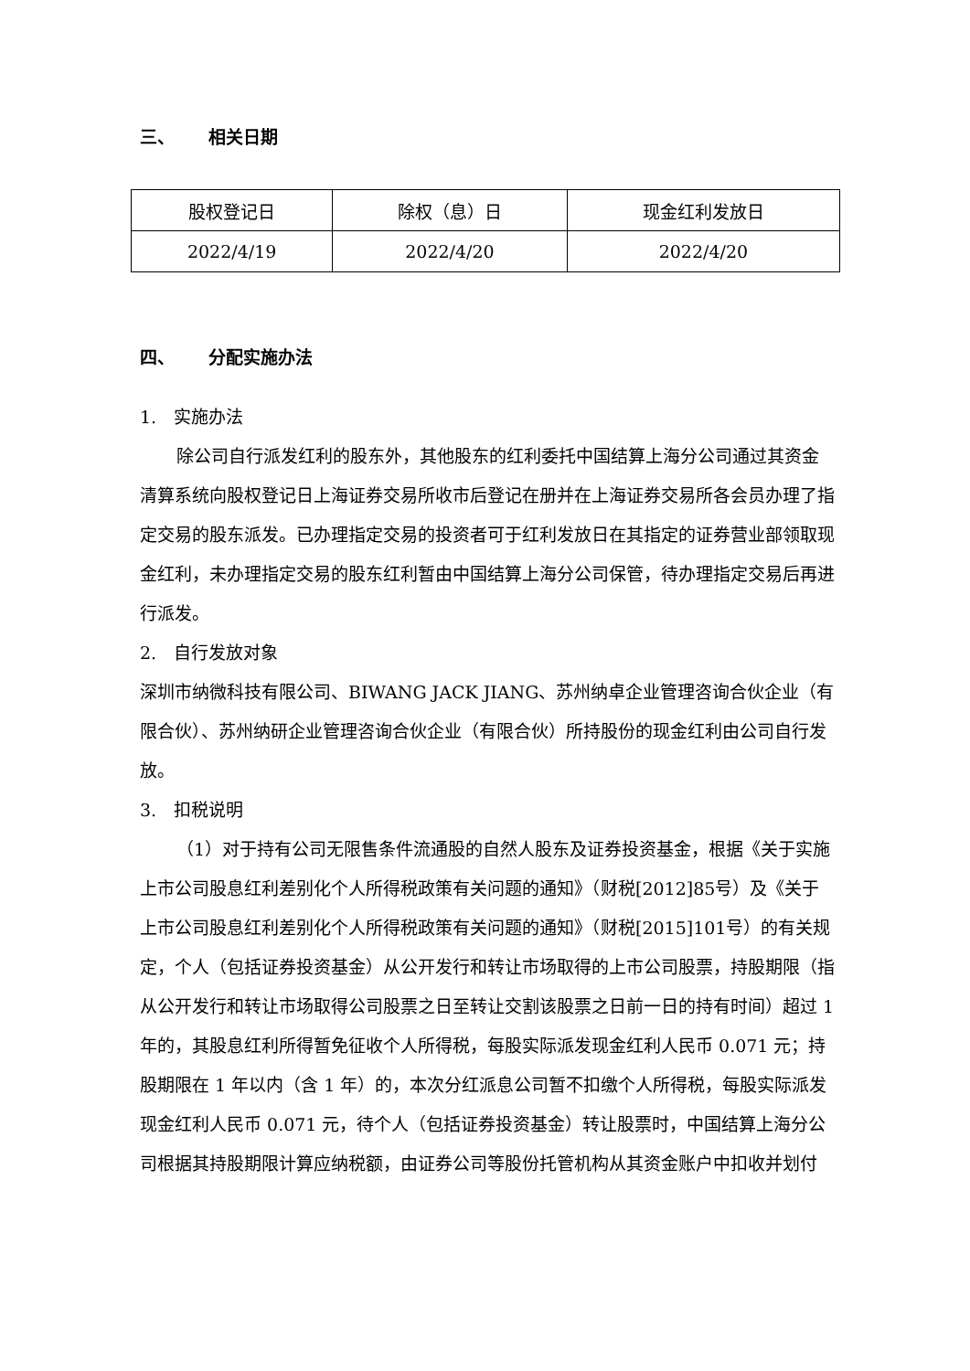三、 相关日期
| 股权登记日 | 除权（息）日 | 现金红利发放日 |
| 2022/4/19 | 2022/4/20 | 2022/4/20 |
四、 分配实施办法
1.　实施办法
除公司自行派发红利的股东外，其他股东的红利委托中国结算上海分公司通过其资金清算系统向股权登记日上海证券交易所收市后登记在册并在上海证券交易所各会员办理了指定交易的股东派发。已办理指定交易的投资者可于红利发放日在其指定的证券营业部领取现金红利，未办理指定交易的股东红利暂由中国结算上海分公司保管，待办理指定交易后再进行派发。
2.　自行发放对象
深圳市纳微科技有限公司、BIWANG JACK JIANG、苏州纳卓企业管理咨询合伙企业（有限合伙）、苏州纳研企业管理咨询合伙企业（有限合伙）所持股份的现金红利由公司自行发放。
3.　扣税说明
（1）对于持有公司无限售条件流通股的自然人股东及证券投资基金，根据《关于实施上市公司股息红利差别化个人所得税政策有关问题的通知》（财税[2012]85号）及《关于上市公司股息红利差别化个人所得税政策有关问题的通知》（财税[2015]101号）的有关规定，个人（包括证券投资基金）从公开发行和转让市场取得的上市公司股票，持股期限（指从公开发行和转让市场取得公司股票之日至转让交割该股票之日前一日的持有时间）超过 1 年的，其股息红利所得暂免征收个人所得税，每股实际派发现金红利人民币 0.071 元；持股期限在 1 年以内（含 1 年）的，本次分红派息公司暂不扣缴个人所得税，每股实际派发现金红利人民币 0.071 元，待个人（包括证券投资基金）转让股票时，中国结算上海分公司根据其持股期限计算应纳税额，由证券公司等股份托管机构从其资金账户中扣收并划付